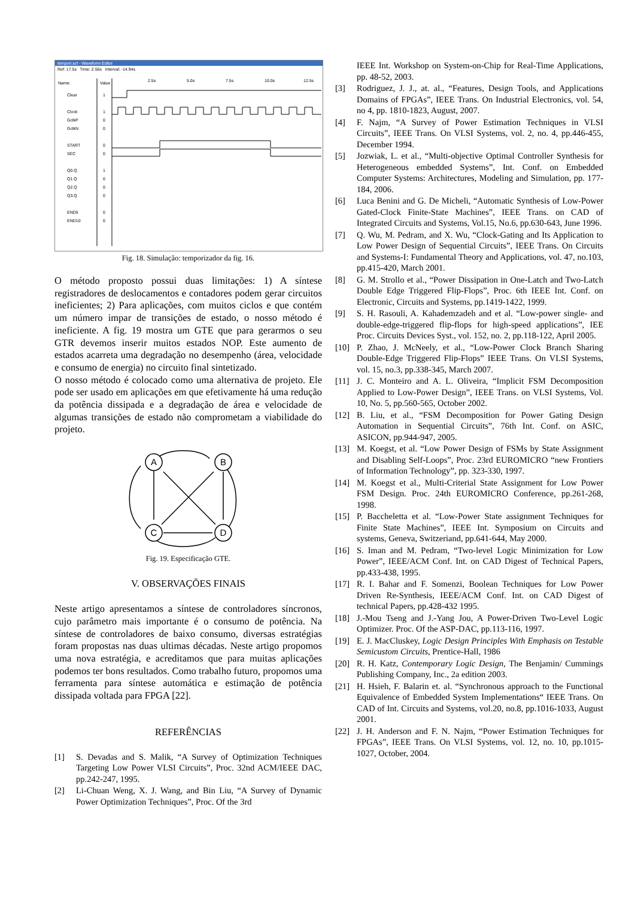tempori.scf - Waveform Editor
Ref: 17.5s Time: 2.56s Interval: -14.94s
Name:
Value
2.5s
5.0s
7.5s
10.0s
12.5s
Clear
1
Clock
1
GclkP
0
GclkN
0
START
0
SEC
0
Q0.Q
1
Q1.Q
0
Q2.Q
0
Q3.Q
0
END5
0
END10
0
Fig. 18. Simulação: temporizador da fig. 16.
O método proposto possui duas limitações: 1) A síntese registradores de deslocamentos e contadores podem gerar circuitos ineficientes; 2) Para aplicações, com muitos ciclos e que contém um número impar de transições de estado, o nosso método é ineficiente. A fig. 19 mostra um GTE que para gerarmos o seu GTR devemos inserir muitos estados NOP. Este aumento de estados acarreta uma degradação no desempenho (área, velocidade e consumo de energia) no circuito final sintetizado.
O nosso método é colocado como uma alternativa de projeto. Ele pode ser usado em aplicações em que efetivamente há uma redução da potência dissipada e a degradação de área e velocidade de algumas transições de estado não comprometam a viabilidade do projeto.
A
B
C
D
Fig. 19. Especificação GTE.
V. OBSERVAÇÕES FINAIS
Neste artigo apresentamos a síntese de controladores síncronos, cujo parâmetro mais importante é o consumo de potência. Na síntese de controladores de baixo consumo, diversas estratégias foram propostas nas duas ultimas décadas. Neste artigo propomos uma nova estratégia, e acreditamos que para muitas aplicações podemos ter bons resultados. Como trabalho futuro, propomos uma ferramenta para síntese automática e estimação de potência dissipada voltada para FPGA [22].
REFERÊNCIAS
[1] S. Devadas and S. Malik, “A Survey of Optimization Techniques Targeting Low Power VLSI Circuits”, Proc. 32nd ACM/IEEE DAC, pp.242-247, 1995.
[2] Li-Chuan Weng, X. J. Wang, and Bin Liu, “A Survey of Dynamic Power Optimization Techniques”, Proc. Of the 3rd
IEEE Int. Workshop on System-on-Chip for Real-Time Applications, pp. 48-52, 2003.
[3] Rodriguez, J. J., at. al., “Features, Design Tools, and Applications Domains of FPGAs”, IEEE Trans. On Industrial Electronics, vol. 54, no 4, pp. 1810-1823, August, 2007.
[4] F. Najm, “A Survey of Power Estimation Techniques in VLSI Circuits”, IEEE Trans. On VLSI Systems, vol. 2, no. 4, pp.446-455, December 1994.
[5] Jozwiak, L. et al., “Multi-objective Optimal Controller Synthesis for Heterogeneous embedded Systems”, Int. Conf. on Embedded Computer Systems: Architectures, Modeling and Simulation, pp. 177-184, 2006.
[6] Luca Benini and G. De Micheli, “Automatic Synthesis of Low-Power Gated-Clock Finite-State Machines”, IEEE Trans. on CAD of Integrated Circuits and Systems, Vol.15, No.6, pp.630-643, June 1996.
[7] Q. Wu, M. Pedram, and X. Wu, “Clock-Gating and Its Application to Low Power Design of Sequential Circuits”, IEEE Trans. On Circuits and Systems-I: Fundamental Theory and Applications, vol. 47, no.103, pp.415-420, March 2001.
[8] G. M. Strollo et al., “Power Dissipation in One-Latch and Two-Latch Double Edge Triggered Flip-Flops”, Proc. 6th IEEE Int. Conf. on Electronic, Circuits and Systems, pp.1419-1422, 1999.
[9] S. H. Rasouli, A. Kahademzadeh and et al. “Low-power single- and double-edge-triggered flip-flops for high-speed applications”, IEE Proc. Circuits Devices Syst., vol. 152, no. 2, pp.118-122, April 2005.
[10] P. Zhao, J. McNeely, et al., “Low-Power Clock Branch Sharing Double-Edge Triggered Flip-Flops” IEEE Trans. On VLSI Systems, vol. 15, no.3, pp.338-345, March 2007.
[11] J. C. Monteiro and A. L. Oliveira, “Implicit FSM Decomposition Applied to Low-Power Design”, IEEE Trans. on VLSI Systems, Vol. 10, No. 5, pp.560-565, October 2002.
[12] B. Liu, et al., “FSM Decomposition for Power Gating Design Automation in Sequential Circuits”, 76th Int. Conf. on ASIC, ASICON, pp.944-947, 2005.
[13] M. Koegst, et al. “Low Power Design of FSMs by State Assignment and Disabling Self-Loops”, Proc. 23rd EUROMICRO “new Frontiers of Information Technology”, pp. 323-330, 1997.
[14] M. Koegst et al., Multi-Criterial State Assignment for Low Power FSM Design. Proc. 24th EUROMICRO Conference, pp.261-268, 1998.
[15] P. Baccheletta et al. “Low-Power State assignment Techniques for Finite State Machines”, IEEE Int. Symposium on Circuits and systems, Geneva, Switzeriand, pp.641-644, May 2000.
[16] S. Iman and M. Pedram, “Two-level Logic Minimization for Low Power”, IEEE/ACM Conf. Int. on CAD Digest of Technical Papers, pp.433-438, 1995.
[17] R. I. Bahar and F. Somenzi, Boolean Techniques for Low Power Driven Re-Synthesis, IEEE/ACM Conf. Int. on CAD Digest of technical Papers, pp.428-432 1995.
[18] J.-Mou Tseng and J.-Yang Jou, A Power-Driven Two-Level Logic Optimizer. Proc. Of the ASP-DAC, pp.113-116, 1997.
[19] E. J. MacCluskey, Logic Design Principles With Emphasis on Testable Semicustom Circuits, Prentice-Hall, 1986
[20] R. H. Katz, Contemporary Logic Design, The Benjamin/ Cummings Publishing Company, Inc., 2a edition 2003.
[21] H. Hsieh, F. Balarin et. al. “Synchronous approach to the Functional Equivalence of Embedded System Implementations“ IEEE Trans. On CAD of Int. Circuits and Systems, vol.20, no.8, pp.1016-1033, August 2001.
[22] J. H. Anderson and F. N. Najm, “Power Estimation Techniques for FPGAs”, IEEE Trans. On VLSI Systems, vol. 12, no. 10, pp.1015-1027, October, 2004.